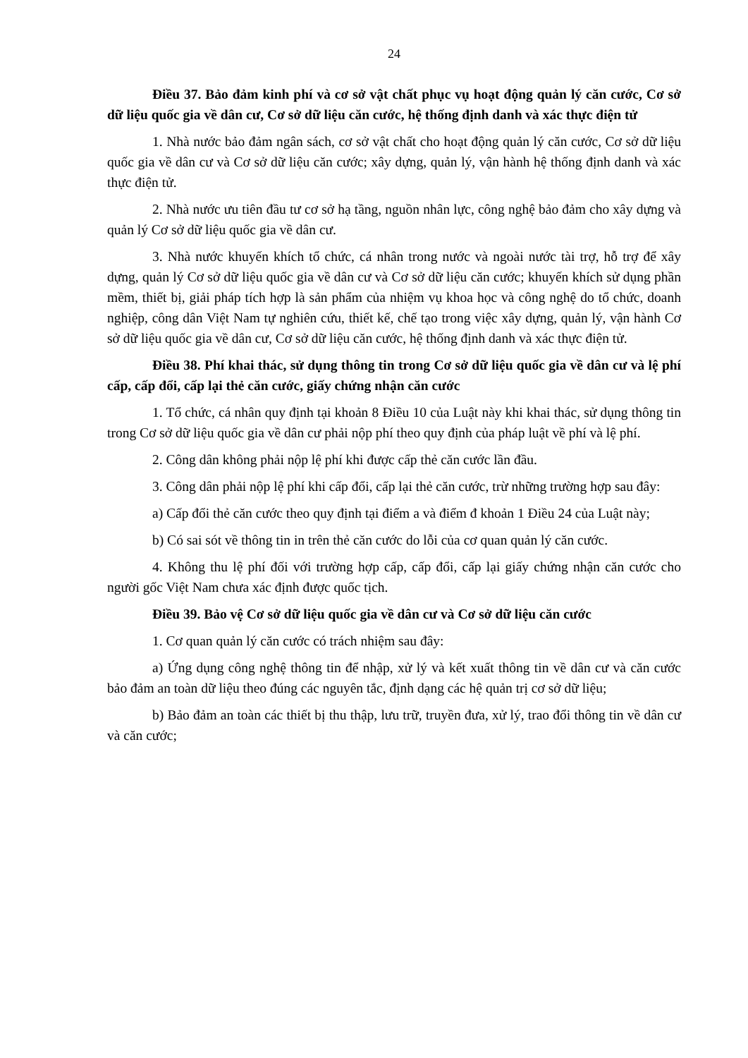24
Điều 37. Bảo đảm kinh phí và cơ sở vật chất phục vụ hoạt động quản lý căn cước, Cơ sở dữ liệu quốc gia về dân cư, Cơ sở dữ liệu căn cước, hệ thống định danh và xác thực điện tử
1. Nhà nước bảo đảm ngân sách, cơ sở vật chất cho hoạt động quản lý căn cước, Cơ sở dữ liệu quốc gia về dân cư và Cơ sở dữ liệu căn cước; xây dựng, quản lý, vận hành hệ thống định danh và xác thực điện tử.
2. Nhà nước ưu tiên đầu tư cơ sở hạ tầng, nguồn nhân lực, công nghệ bảo đảm cho xây dựng và quản lý Cơ sở dữ liệu quốc gia về dân cư.
3. Nhà nước khuyến khích tổ chức, cá nhân trong nước và ngoài nước tài trợ, hỗ trợ để xây dựng, quản lý Cơ sở dữ liệu quốc gia về dân cư và Cơ sở dữ liệu căn cước; khuyến khích sử dụng phần mềm, thiết bị, giải pháp tích hợp là sản phẩm của nhiệm vụ khoa học và công nghệ do tổ chức, doanh nghiệp, công dân Việt Nam tự nghiên cứu, thiết kế, chế tạo trong việc xây dựng, quản lý, vận hành Cơ sở dữ liệu quốc gia về dân cư, Cơ sở dữ liệu căn cước, hệ thống định danh và xác thực điện tử.
Điều 38. Phí khai thác, sử dụng thông tin trong Cơ sở dữ liệu quốc gia về dân cư và lệ phí cấp, cấp đổi, cấp lại thẻ căn cước, giấy chứng nhận căn cước
1. Tổ chức, cá nhân quy định tại khoản 8 Điều 10 của Luật này khi khai thác, sử dụng thông tin trong Cơ sở dữ liệu quốc gia về dân cư phải nộp phí theo quy định của pháp luật về phí và lệ phí.
2. Công dân không phải nộp lệ phí khi được cấp thẻ căn cước lần đầu.
3. Công dân phải nộp lệ phí khi cấp đổi, cấp lại thẻ căn cước, trừ những trường hợp sau đây:
a) Cấp đổi thẻ căn cước theo quy định tại điểm a và điểm đ khoản 1 Điều 24 của Luật này;
b) Có sai sót về thông tin in trên thẻ căn cước do lỗi của cơ quan quản lý căn cước.
4. Không thu lệ phí đối với trường hợp cấp, cấp đổi, cấp lại giấy chứng nhận căn cước cho người gốc Việt Nam chưa xác định được quốc tịch.
Điều 39. Bảo vệ Cơ sở dữ liệu quốc gia về dân cư và Cơ sở dữ liệu căn cước
1. Cơ quan quản lý căn cước có trách nhiệm sau đây:
a) Ứng dụng công nghệ thông tin để nhập, xử lý và kết xuất thông tin về dân cư và căn cước bảo đảm an toàn dữ liệu theo đúng các nguyên tắc, định dạng các hệ quản trị cơ sở dữ liệu;
b) Bảo đảm an toàn các thiết bị thu thập, lưu trữ, truyền đưa, xử lý, trao đổi thông tin về dân cư và căn cước;